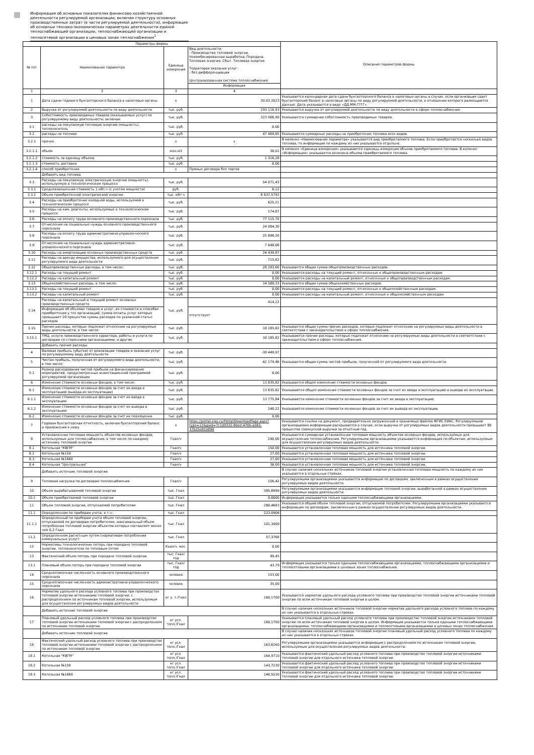Информация об основных показателях финансово-хозяйственной деятельности регулируемой организации, включая структуру основных производственных затрат (в части регулируемой деятельности), информация об основных технико-экономических параметрах деятельности единой теплоснабжающей организации, теплоснабжающей организации и теплосетевой организации в ценовых зонах теплоснабжения<sup>1</sup>
| Параметры формы | | | | Описание параметров формы |
| --- | --- | --- | --- | --- |
| № п/п | Наименование параметра | Единица измерения | Вид деятельности: - Производство тепловой энергии. Некомбинированная выработка; Передача. Тепловая энергия; Сбыт. Тепловая энергия Территория оказания услуг: - без дифференциации Централизованная система теплоснабжения: | |
| | | | Информация | |
| 1 | 2 | 3 | 4 | |
| 1 | Дата сдачи годового бухгалтерского баланса в налоговые органы | x | 30.03.2023 | Указывается календарная дата сдачи бухгалтерского баланса в налоговые органы в случае, если организация сдает бухгалтерский баланс в налоговые органы по виду регулируемой деятельности, в отношении которого размещаются данные. Дата указывается в виде «ДД.ММ.ГГГГ». |
| 2 | Выручка от регулируемой деятельности по виду деятельности | тыс. руб. | 293 116,93 | Указывается выручка от регулируемой деятельности по виду деятельности в сфере теплоснабжения. |
| 3 | Себестоимость производимых товаров (оказываемых услуг) по регулируемому виду деятельности, включая: | тыс. руб. | 323 566,90 | Указывается суммарная себестоимость производимых товаров. |
| 3.1 | расходы на покупаемую тепловую энергию (мощность), теплоноситель | тыс. руб. | 0,00 | |
| 3.2 | расходы на топливо | тыс. руб. | 47 409,65 | Указываются суммарные расходы на приобретение топлива всех видов. |
| 3.2.1 | прочее | x | x | В колонке «Наименование параметра» указывается вид приобретаемого топлива. Если приобретается несколько видов топлива, то информация по каждому из них указывается отдельно. |
| 3.2.1.1 | объем | млн.м3 | 36,02 | В колонке «Единица измерения» указываются единицы измерения объема приобретаемого топлива. В колонке «Информация» указывается величина объема приобретаемого топлива. |
| 3.2.1.2 | стоимость за единицу объема | тыс. руб. | 1 316,28 | |
| 3.2.1.3 | стоимость доставки | тыс. руб. | 0,00 | |
| 3.2.1.4 | способ приобретения | x | Прямые договора без торгов | |
| | Добавить вид топлива | | | |
| 3.3 | Расходы на покупаемую электрическую энергию (мощность), используемую в технологическом процессе | тыс. руб. | 54 071,43 | |
| 3.3.1 | Средневзвешенная стоимость 1 кВт.ч (с учетом мощности) | руб. | 6,12 | |
| 3.3.2 | Объем приобретенной электрической энергии | тыс. кВт·ч | 8 837,5792 | |
| 3.4 | Расходы на приобретение холодной воды, используемой в технологическом процессе | тыс. руб. | 625,21 | |
| 3.5 | Расходы на хим. реагенты, используемые в технологическом процессе | тыс. руб. | 174,87 | |
| 3.6 | Расходы на оплату труда основного производственного персонала | тыс. руб. | 77 115,70 | |
| 3.7 | Отчисления на социальные нужды основного производственного персонала | тыс. руб. | 24 084,30 | |
| 3.8 | Расходы на оплату труда административно-управленческого персонала | тыс. руб. | 25 898,20 | |
| 3.9 | Отчисления на социальные нужды административно-управленческого персонала | тыс. руб. | 7 648,08 | |
| 3.10 | Расходы на амортизацию основных производственных средств | тыс. руб. | 24 439,87 | |
| 3.11 | Расходы на аренду имущества, используемого для осуществления регулируемого вида деятельности | тыс. руб. | 715,62 | |
| 3.12 | Общепроизводственные расходы, в том числе: | тыс. руб. | 28 203,60 | Указывается общая сумма общепроизводственных расходов. |
| 3.12.1 | Расходы на текущий ремонт | тыс. руб. | 0,00 | Указываются расходы на текущий ремонт, отнесенные к общепроизводственным расходам. |
| 3.12.2 | Расходы на капитальный ремонт | тыс. руб. | 0,00 | Указываются расходы на капитальный ремонт, отнесенные к общепроизводственным расходам. |
| 3.13 | Общехозяйственные расходы, в том числе: | тыс. руб. | 14 580,33 | Указывается общая сумма общехозяйственных расходов. |
| 3.13.1 | Расходы на текущий ремонт | тыс. руб. | 0,00 | Указываются расходы на текущий ремонт, отнесенные к общехозяйственным расходам. |
| 3.13.2 | Расходы на капитальный ремонт | тыс. руб. | 0,00 | Указываются расходы на капитальный ремонт, отнесенные к общехозяйственным расходам. |
| 3.14 | Расходы на капитальный и текущий ремонт основных производственных средств | тыс. руб. | 414,22 | |
| | Информация об объемах товаров и услуг, их стоимости и способах приобретения у тех организаций, сумма оплаты услуг которых превышает 20 процентов суммы расходов по указанной статье расходов | | отсутствует | |
| 3.15 | Прочие расходы, которые подлежат отнесению на регулируемые виды деятельности, в том числе: | тыс. руб. | 18 185,82 | Указывается общая сумма прочих расходов, которые подлежат отнесению на регулируемые виды деятельности в соответствии с законодательством в сфере теплоснабжения. |
| 3.15.1 | ТМЦ, услуги производственного характера, работы и услуги по договорам со сторонними организациями, и другие | тыс. руб. | 18 185,82 | Указываются прочие расходы, которые подлежат отнесению на регулируемые виды деятельности в соответствии с законодательством в сфере теплоснабжения. |
| | Добавить прочие расходы | | | |
| 4 | Валовая прибыль (убытки) от реализации товаров и оказания услуг по регулируемому виду деятельности | тыс. руб. | -30 449,97 | |
| 5 | Чистая прибыль, полученная от регулируемого вида деятельности, в том числе: | тыс. руб. | -42 179,46 | Указывается общая сумма чистой прибыли, полученной от регулируемого вида деятельности. |
| 5.1 | Размер расходования чистой прибыли на финансирование мероприятий, предусмотренных инвестиционной программой регулируемой организации | тыс. руб. | 0,00 | |
| 6 | Изменение стоимости основных фондов, в том числе: | тыс. руб. | 13 635,62 | Указывается общее изменение стоимости основных фондов. |
| 6.1 | Изменение стоимости основных фондов за счет их ввода в эксплуатацию (вывода из эксплуатации) | тыс. руб. | 13 635,62 | Указываются общее изменение стоимости основных фондов за счет их ввода в эксплуатацию и вывода из эксплуатации. |
| 6.1.1 | Изменение стоимости основных фондов за счет их ввода в эксплуатацию | тыс. руб. | 13 775,84 | Указываются изменение стоимости основных фондов за счет их ввода в эксплуатацию. |
| 6.1.2 | Изменение стоимости основных фондов за счет их вывода в эксплуатацию | тыс. руб. | 140,22 | Указываются изменение стоимости основных фондов за счет их вывода из эксплуатации. |
| 6.2 | Изменение стоимости основных фондов за счет их переоценки | тыс. руб. | 0,00 | |
| 7 | Годовая бухгалтерская отчетность, включая бухгалтерский баланс и приложения к нему | x | https://portal.eias.ru/Portal/DownloadPage.aspx?type=12&guid=7c1d9332-8bed-470b-a565-37b25e81b899 | Указывается ссылка на документ, предварительно загруженный в хранилище файлов ФГИС ЕИАС. Регулируемыми организациями информация раскрывается в случае, если выручка от регулируемых видов деятельности превышает 80 процентов совокупной выручки за отчетный год. |
| 8 | Установленная тепловая мощность объектов основных фондов, используемых для теплоснабжения, в том числе по каждому источнику тепловой энергии | Гкал/ч | 240,00 | Указывается суммарная установленная тепловая мощность объектов основных фондов, используемых для осуществления теплоснабжения. Регулируемыми организациями указывается информация по объектам, используемым для осуществления регулируемых видов деятельности. |
| 8.1 | Котельная "КВГМ" | Гкал/ч | 150,00 | Указывается установленная тепловая мощность для источника тепловой энергии. |
| 8.2 | Котельная №159 | Гкал/ч | 27,00 | Указывается установленная тепловая мощность для источника тепловой энергии. |
| 8.3 | Котельная №1660 | Гкал/ч | 27,00 | Указывается установленная тепловая мощность для источника тепловой энергии. |
| 8.4 | Котельная "Центральная" | Гкал/ч | 36,00 | Указывается установленная тепловая мощность для источника тепловой энергии. |
| | Добавить источник тепловой энергии | | | В случае наличия нескольких источников тепловой энергии установленная тепловая мощность по каждому из них указывается в отдельных строках. |
| 9 | Тепловая нагрузка по договорам теплоснабжения | Гкал/ч | 156,42 | Регулируемыми организациями указывается информация по договорам, заключенным в рамках осуществления регулируемых видов деятельности. |
| 10 | Объем вырабатываемой тепловой энергии | тыс. Гкал | 385,8999 | Регулируемыми организациями указывается информация тепловой энергии, выработанной в рамках осуществления регулируемых видов деятельности. |
| 10.1 | Объем приобретаемой тепловой энергии | тыс. Гкал | 0,0000 | Информация указывается только едиными теплоснабжающими организациями. |
| 11 | Объем тепловой энергии, отпускаемой потребителям | тыс. Гкал | 280,4683 | Указывается общий объем тепловой энергии, отпускаемой потребителям. Регулируемыми организациями указывается информация по договорам, заключенным в рамках осуществления регулируемых видов деятельности. |
| 11.1 | Определенном по приборам учета, в т.ч.: | тыс. Гкал | 223,0906 | |
| 11.1.1 | Определенный по приборам учета объем тепловой энергии, отпускаемой по договорам потребителям, максимальный объем потребления тепловой энергии объектов которых составляет менее чем 0,2 Гкал | тыс. Гкал | 101,3400 | |
| 11.2 | Определенном расчетным путем (нормативам потребления коммунальных услуг) | тыс. Гкал | 57,3768 | |
| 12 | Нормативы технологических потерь при передаче тепловой энергии, теплоносителя по тепловым сетям | Ккал/ч. мес. | 0,00 | |
| 13 | Фактический объем потерь при передаче тепловой энергии | тыс. Гкал/год | 99,45 | |
| 13.1 | Плановый объем потерь при передаче тепловой энергии | тыс. Гкал/год | 43,79 | Информация указывается только едиными теплоснабжающими организациями, теплоснабжающими организациями и теплосетевыми организациями в ценовых зонах теплоснабжения. |
| 14 | Среднесписочная численность основного производственного персонала | человек | 153,00 | |
| 15 | Среднесписочная численность административно-управленческого персонала | человек | 35,00 | |
| 16 | Норматив удельного расхода условного топлива при производстве тепловой энергии источниками тепловой энергии, с распределением по источникам тепловой энергии, используемым для осуществления регулируемых видов деятельности | кг у. т./Гкал | 160,1700 | Указывается норматив удельного расхода условного топлива при производстве тепловой энергии источниками тепловой энергии по всем источникам тепловой энергии в целом. |
| | Добавить источник тепловой энергии | | | В случае наличия нескольких источников тепловой энергии норматив удельного расхода условного топлива по каждому из них указывается в отдельных строках. |
| 17 | Плановый удельный расход условного топлива при производстве тепловой энергии источниками тепловой энергии с распределением по источникам тепловой энергии | кг усл. топл./Гкал | 160,1700 | Указывается плановый удельный расход условного топлива при производстве тепловой энергии источниками тепловой энергии по всем источникам тепловой энергии в целом. Информация указывается только едиными теплоснабжающими организациями, теплоснабжающими организациями и теплосетевыми организациями в ценовых зонах теплоснабжения. |
| | Добавить источник тепловой энергии | | | В случае наличия нескольких источников тепловой энергии плановый удельный расход условного топлива по каждому из них указывается в отдельных строках. |
| 18 | Фактический удельный расход условного топлива при производстве тепловой энергии источниками тепловой энергии с распределением по источникам тепловой энергии | кг усл. топл./Гкал | 163,6160 | Регулируемыми организациями указывается информация с распределением по источникам тепловой энергии, используемым для осуществления регулируемых видов деятельности. |
| 18.1 | Котельная "КВГМ" | кг усл. топл./Гкал | 164,9710 | Указывается фактический удельный расход условного топлива при производстве тепловой энергии источниками тепловой энергии для отдельного источника тепловой энергии. |
| 18.2 | Котельная №159 | кг усл. топл./Гкал | 143,7230 | Указывается фактический удельный расход условного топлива при производстве тепловой энергии источниками тепловой энергии для отдельного источника тепловой энергии. |
| 18.3 | Котельная №1660 | кг усл. топл./Гкал | 140,5530 | Указывается фактический удельный расход условного топлива при производстве тепловой энергии источниками тепловой энергии для отдельного источника тепловой энергии. |